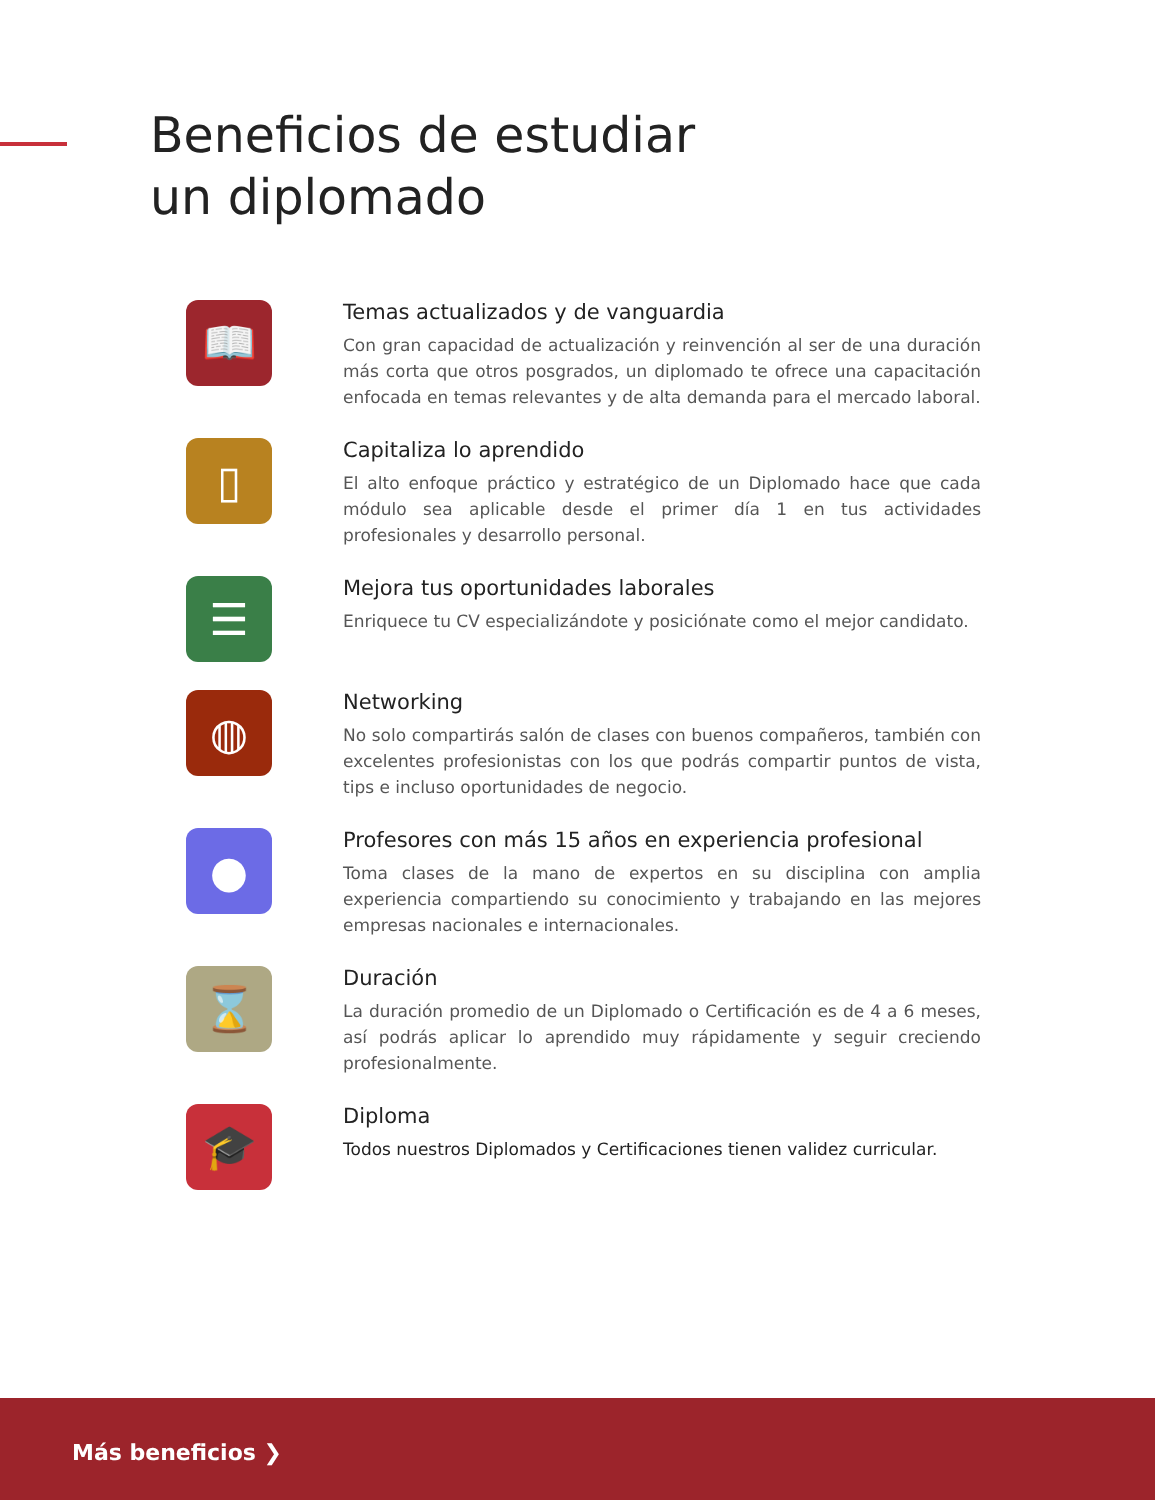Beneficios de estudiar
un diplomado
📖
Temas actualizados y de vanguardia
Con gran capacidad de actualización y reinvención al ser de una duración más corta que otros posgrados, un diplomado te ofrece una capacitación enfocada en temas relevantes y de alta demanda para el mercado laboral.
▯
Capitaliza lo aprendido
El alto enfoque práctico y estratégico de un Diplomado hace que cada módulo sea aplicable desde el primer día 1 en tus actividades profesionales y desarrollo personal.
☰
Mejora tus oportunidades laborales
Enriquece tu CV especializándote y posiciónate como el mejor candidato.
◍
Networking
No solo compartirás salón de clases con buenos compañeros, también con excelentes profesionistas con los que podrás compartir puntos de vista, tips e incluso oportunidades de negocio.
●
Profesores con más 15 años en experiencia profesional
Toma clases de la mano de expertos en su disciplina con amplia experiencia compartiendo su conocimiento y trabajando en las mejores empresas nacionales e internacionales.
⌛
Duración
La duración promedio de un Diplomado o Certificación es de 4 a 6 meses, así podrás aplicar lo aprendido muy rápidamente y seguir creciendo profesionalmente.
🎓
Diploma
Todos nuestros Diplomados y Certificaciones tienen validez curricular.
Más beneficios ❯